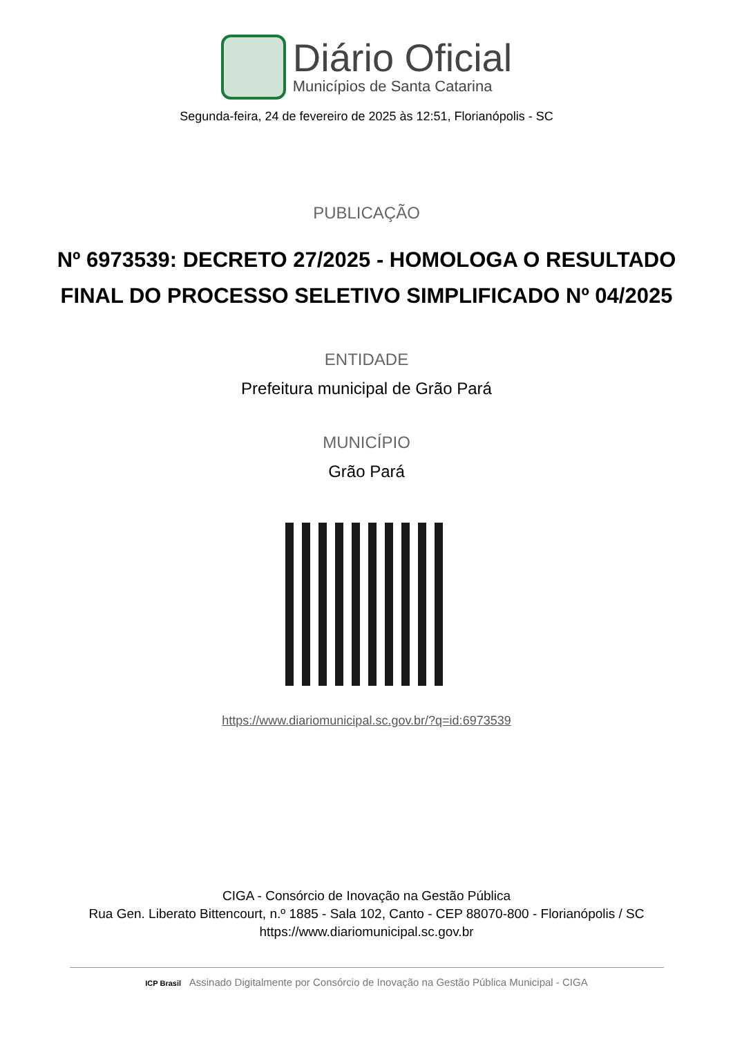Diário Oficial
Municípios de Santa Catarina
Segunda-feira, 24 de fevereiro de 2025 às 12:51, Florianópolis - SC
PUBLICAÇÃO
Nº 6973539: DECRETO 27/2025 - HOMOLOGA O RESULTADO FINAL DO PROCESSO SELETIVO SIMPLIFICADO Nº 04/2025
ENTIDADE
Prefeitura municipal de Grão Pará
MUNICÍPIO
Grão Pará
https://www.diariomunicipal.sc.gov.br/?q=id:6973539
CIGA - Consórcio de Inovação na Gestão Pública
Rua Gen. Liberato Bittencourt, n.º 1885 - Sala 102, Canto - CEP 88070-800 - Florianópolis / SC
https://www.diariomunicipal.sc.gov.br
ICP Brasil Assinado Digitalmente por Consórcio de Inovação na Gestão Pública Municipal - CIGA